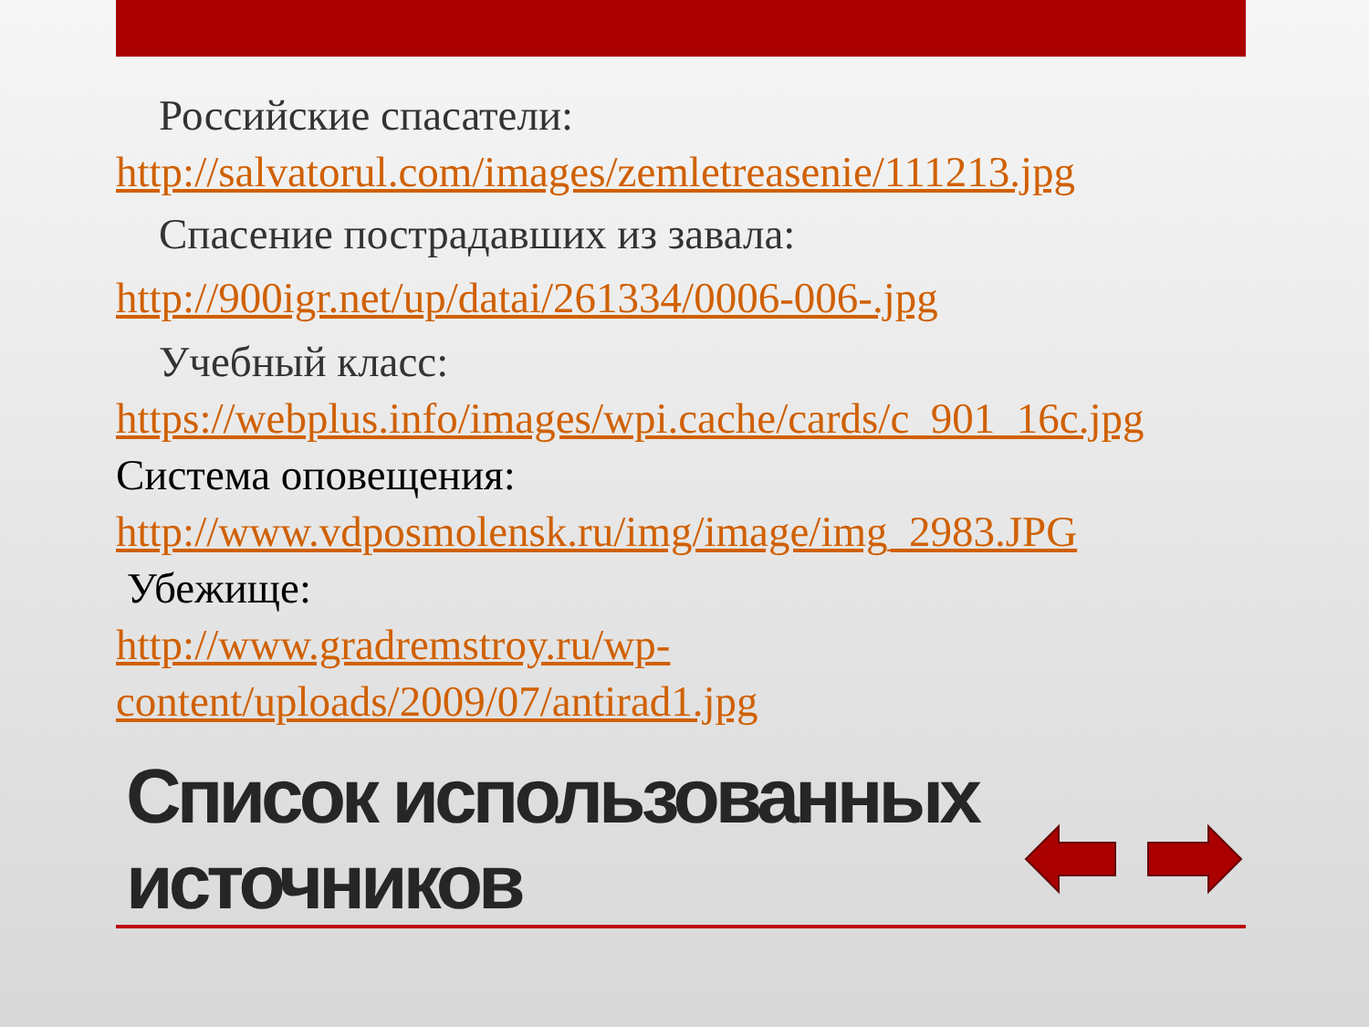Российские спасатели:
http://salvatorul.com/images/zemletreasenie/111213.jpg
Спасение пострадавших из завала:
http://900igr.net/up/datai/261334/0006-006-.jpg
Учебный класс:
https://webplus.info/images/wpi.cache/cards/c_901_16c.jpg
Система оповещения:
http://www.vdposmolensk.ru/img/image/img_2983.JPG
Убежище:
http://www.gradremstroy.ru/wp-content/uploads/2009/07/antirad1.jpg
Список использованных
источников